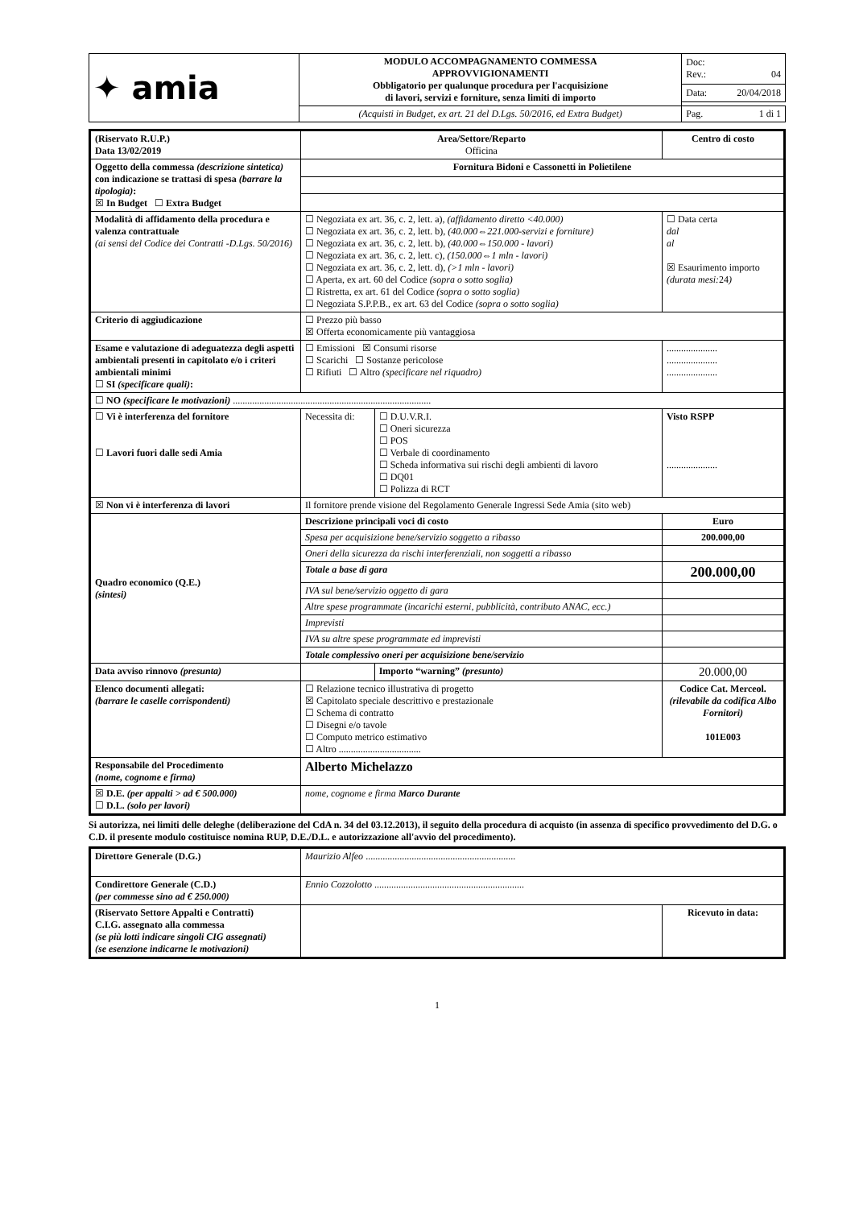| ✦ amia | MODULO ACCOMPAGNAMENTO COMMESSA APPROVVIGIONAMENTI Obbligatorio per qualunque procedura per l'acquisizione di lavori, servizi e forniture, senza limiti di importo | Doc: Rev.: 04 |
| | | Data: 20/04/2018 |
| | (Acquisti in Budget, ex art. 21 del D.Lgs. 50/2016, ed Extra Budget) | Pag. 1 di 1 |
| (Riservato R.U.P.) Data 13/02/2019 | Area/Settore/Reparto Officina | | | Centro di costo |
| Oggetto della commessa (descrizione sintetica) con indicazione se trattasi di spesa (barrare la tipologia) : ☒ In Budget ☐ Extra Budget | Fornitura Bidoni e Cassonetti in Polietilene | | | |
| Modalità di affidamento della procedura e valenza contrattuale (ai sensi del Codice dei Contratti -D.Lgs. 50/2016) | ☐ Negoziata ex art. 36, c. 2, lett. a), (affidamento diretto <40.000) ☐ Negoziata ex art. 36, c. 2, lett. b), (40.000⇔221.000-servizi e forniture) ☐ Negoziata ex art. 36, c. 2, lett. b), (40.000⇔150.000 - lavori) ☐ Negoziata ex art. 36, c. 2, lett. c), (150.000⇔1 mln - lavori) ☐ Negoziata ex art. 36, c. 2, lett. d), (>1 mln - lavori) ☐ Aperta, ex art. 60 del Codice (sopra o sotto soglia) ☐ Ristretta, ex art. 61 del Codice (sopra o sotto soglia) ☐ Negoziata S.P.P.B., ex art. 63 del Codice (sopra o sotto soglia) | | | ☐ Data certa dal al ☒ Esaurimento importo (durata mesi: 24 ) |
| Criterio di aggiudicazione | ☐ Prezzo più basso ☒ Offerta economicamente più vantaggiosa | | | |
| Esame e valutazione di adeguatezza degli aspetti ambientali presenti in capitolato e/o i criteri ambientali minimi ☐ SI (specificare quali) : | ☐ Emissioni ☒ Consumi risorse ☐ Scarichi ☐ Sostanze pericolose ☐ Rifiuti ☐ Altro (specificare nel riquadro) | | | ..................... ..................... ..................... |
| ☐ NO (specificare le motivazioni) .................................................................................. | | | | |
| ☐ Vi è interferenza del fornitore ☐ Lavori fuori dalle sedi Amia | Necessita di: | ☐ D.U.V.R.I. ☐ Oneri sicurezza ☐ POS ☐ Verbale di coordinamento ☐ Scheda informativa sui rischi degli ambienti di lavoro ☐ DQ01 ☐ Polizza di RCT | | Visto RSPP ..................... |
| ☒ Non vi è interferenza di lavori | Il fornitore prende visione del Regolamento Generale Ingressi Sede Amia (sito web) | | | |
| Quadro economico (Q.E.) (sintesi) | Descrizione principali voci di costo | | | Euro |
| | Spesa per acquisizione bene/servizio soggetto a ribasso | | | 200.000,00 |
| | Oneri della sicurezza da rischi interferenziali, non soggetti a ribasso | | | |
| | Totale a base di gara | | | 200.000,00 |
| | IVA sul bene/servizio oggetto di gara | | | |
| | Altre spese programmate (incarichi esterni, pubblicità, contributo ANAC, ecc.) | | | |
| | Imprevisti | | | |
| | IVA su altre spese programmate ed imprevisti | | | |
| | Totale complessivo oneri per acquisizione bene/servizio | | | |
| Data avviso rinnovo (presunta) | | | Importo “warning” (presunto) | 20.000,00 |
| Elenco documenti allegati: (barrare le caselle corrispondenti) | ☐ Relazione tecnico illustrativa di progetto ☒ Capitolato speciale descrittivo e prestazionale ☐ Schema di contratto ☐ Disegni e/o tavole ☐ Computo metrico estimativo ☐ Altro .................................. | | | Codice Cat. Merceol. (rilevabile da codifica Albo Fornitori) 101E003 |
| Responsabile del Procedimento (nome, cognome e firma) | Alberto Michelazzo | | | |
| ☒ D.E. (per appalti > ad € 500.000) ☐ D.L. (solo per lavori) | nome, cognome e firma Marco Durante | | | |
Si autorizza, nei limiti delle deleghe (deliberazione del CdA n. 34 del 03.12.2013), il seguito della procedura di acquisto (in assenza di specifico provvedimento del D.G. o C.D. il presente modulo costituisce nomina RUP, D.E./D.L. e autorizzazione all'avvio del procedimento).
| Direttore Generale (D.G.) | Maurizio Alfeo .............................................................. | |
| Condirettore Generale (C.D.) (per commesse sino ad € 250.000) | Ennio Cozzolotto .............................................................. | |
| (Riservato Settore Appalti e Contratti) C.I.G. assegnato alla commessa (se più lotti indicare singoli CIG assegnati) (se esenzione indicarne le motivazioni) | | Ricevuto in data: |
1